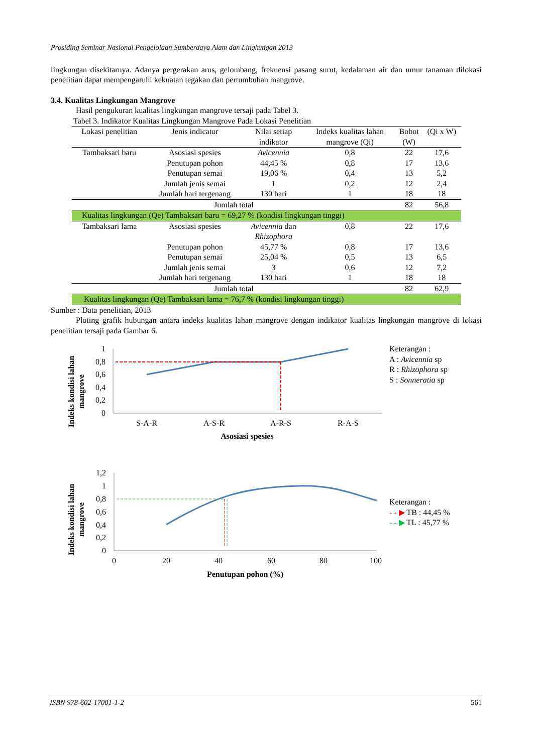Prosiding Seminar Nasional Pengelolaan Sumberdaya Alam dan Lingkungan 2013
lingkungan disekitarnya. Adanya pergerakan arus, gelombang, frekuensi pasang surut, kedalaman air dan umur tanaman dilokasi penelitian dapat mempengaruhi kekuatan tegakan dan pertumbuhan mangrove.
3.4. Kualitas Lingkungan Mangrove
Hasil pengukuran kualitas lingkungan mangrove tersaji pada Tabel 3.
Tabel 3. Indikator Kualitas Lingkungan Mangrove Pada Lokasi Penelitian
| Lokasi penelitian | Jenis indicator | Nilai setiap indikator | Indeks kualitas lahan mangrove (Qi) | Bobot (W) | (Qi x W) |
| --- | --- | --- | --- | --- | --- |
| Tambaksari baru | Asosiasi spesies | Avicennia | 0,8 | 22 | 17,6 |
| | Penutupan pohon | 44,45 % | 0,8 | 17 | 13,6 |
| | Penutupan semai | 19,06 % | 0,4 | 13 | 5,2 |
| | Jumlah jenis semai | 1 | 0,2 | 12 | 2,4 |
| | Jumlah hari tergenang | 130 hari | 1 | 18 | 18 |
| Jumlah total | | | | 82 | 56,8 |
| Kualitas lingkungan (Qe) Tambaksari baru = 69,27 % (kondisi lingkungan tinggi) | | | | | |
| Tambaksari lama | Asosiasi spesies | Avicennia dan Rhizophora | 0,8 | 22 | 17,6 |
| | Penutupan pohon | 45,77 % | 0,8 | 17 | 13,6 |
| | Penutupan semai | 25,04 % | 0,5 | 13 | 6,5 |
| | Jumlah jenis semai | 3 | 0,6 | 12 | 7,2 |
| | Jumlah hari tergenang | 130 hari | 1 | 18 | 18 |
| Jumlah total | | | | 82 | 62,9 |
| Kualitas lingkungan (Qe) Tambaksari lama = 76,7 % (kondisi lingkungan tinggi) | | | | | |
Sumber : Data penelitian, 2013
Ploting grafik hubungan antara indeks kualitas lahan mangrove dengan indikator kualitas lingkungan mangrove di lokasi penelitian tersaji pada Gambar 6.
Indeks kondisi lahan
mangrove
1
0,8
0,6
0,4
0,2
0
S-A-R
A-S-R
A-R-S
R-A-S
Asosiasi spesies
Keterangan :
A : Avicennia sp
R : Rhizophora sp
S : Sonneratia sp
Indeks kondisi lahan
mangrove
1,2
1
0,8
0,6
0,4
0,2
0
0
20
40
60
80
100
Penutupan pohon (%)
Keterangan :
- - ▶ TB : 44,45 %
- - ▶ TL : 45,77 %
ISBN 978-602-17001-1-2 561